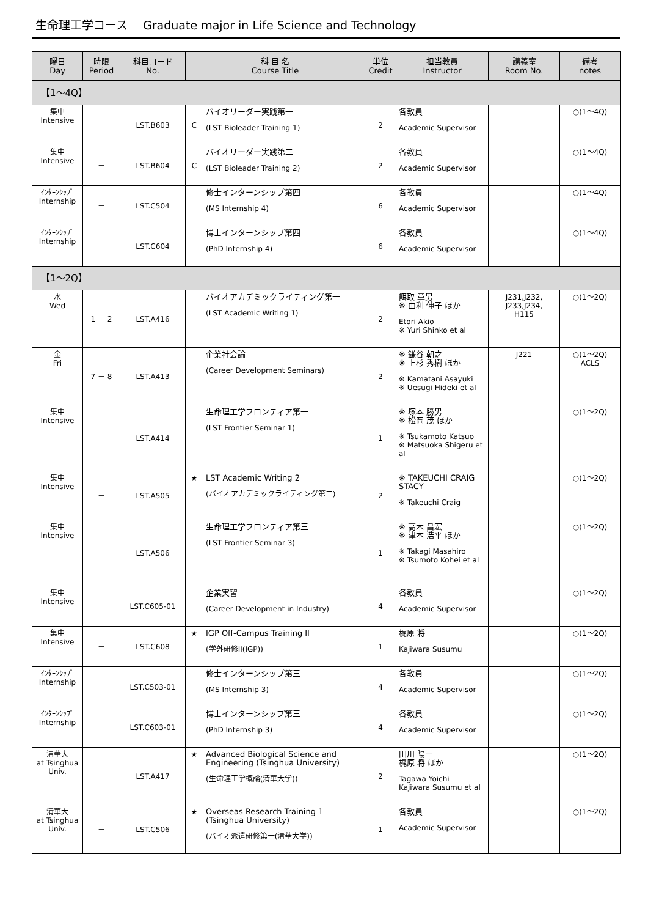生命理工学コース　 Graduate major in Life Science and Technology
| 曜日 Day | 時限 Period | 科目コード No. | 科 目 名 Course Title | | 単位 Credit | 担当教員 Instructor | 講義室 Room No. | 備考 notes |
| --- | --- | --- | --- | --- | --- | --- | --- | --- |
| 【1～4Q】 | | | | | | | | |
| 集中 Intensive | － | LST.B603 | C | バイオリーダー実践第一 (LST Bioleader Training 1) | 2 | 各教員 Academic Supervisor | | ○(1～4Q) |
| 集中 Intensive | － | LST.B604 | C | バイオリーダー実践第二 (LST Bioleader Training 2) | 2 | 各教員 Academic Supervisor | | ○(1～4Q) |
| ｲﾝﾀｰﾝｼｯﾌﾟ Internship | － | LST.C504 | | 修士インターンシップ第四 (MS Internship 4) | 6 | 各教員 Academic Supervisor | | ○(1～4Q) |
| ｲﾝﾀｰﾝｼｯﾌﾟ Internship | － | LST.C604 | | 博士インターンシップ第四 (PhD Internship 4) | 6 | 各教員 Academic Supervisor | | ○(1～4Q) |
| 【1～2Q】 | | | | | | | | |
| 水 Wed | 1 － 2 | LST.A416 | | バイオアカデミックライティング第一 (LST Academic Writing 1) | 2 | 餌取 章男 ※ 由利 伸子 ほか Etori Akio ※ Yuri Shinko et al | J231,J232, J233,J234, H115 | ○(1～2Q) |
| 金 Fri | 7 － 8 | LST.A413 | | 企業社会論 (Career Development Seminars) | 2 | ※ 鎌谷 朝之 ※ 上杉 秀樹 ほか ※ Kamatani Asayuki ※ Uesugi Hideki et al | J221 | ○(1～2Q) ACLS |
| 集中 Intensive | － | LST.A414 | | 生命理工学フロンティア第一 (LST Frontier Seminar 1) | 1 | ※ 塚本 勝男 ※ 松岡 茂 ほか ※ Tsukamoto Katsuo ※ Matsuoka Shigeru et al | | ○(1～2Q) |
| 集中 Intensive | － | LST.A505 | ★ | LST Academic Writing 2 (バイオアカデミックライティング第二) | 2 | ※ TAKEUCHI CRAIG STACY ※ Takeuchi Craig | | ○(1～2Q) |
| 集中 Intensive | － | LST.A506 | | 生命理工学フロンティア第三 (LST Frontier Seminar 3) | 1 | ※ 高木 昌宏 ※ 津本 浩平 ほか ※ Takagi Masahiro ※ Tsumoto Kohei et al | | ○(1～2Q) |
| 集中 Intensive | － | LST.C605-01 | | 企業実習 (Career Development in Industry) | 4 | 各教員 Academic Supervisor | | ○(1～2Q) |
| 集中 Intensive | － | LST.C608 | ★ | IGP Off-Campus Training II (学外研修II(IGP)) | 1 | 梶原 将 Kajiwara Susumu | | ○(1～2Q) |
| ｲﾝﾀｰﾝｼｯﾌﾟ Internship | － | LST.C503-01 | | 修士インターンシップ第三 (MS Internship 3) | 4 | 各教員 Academic Supervisor | | ○(1～2Q) |
| ｲﾝﾀｰﾝｼｯﾌﾟ Internship | － | LST.C603-01 | | 博士インターンシップ第三 (PhD Internship 3) | 4 | 各教員 Academic Supervisor | | ○(1～2Q) |
| 清華大 at Tsinghua Univ. | － | LST.A417 | ★ | Advanced Biological Science and Engineering (Tsinghua University) (生命理工学概論(清華大学)) | 2 | 田川 陽一 梶原 将 ほか Tagawa Yoichi Kajiwara Susumu et al | | ○(1～2Q) |
| 清華大 at Tsinghua Univ. | － | LST.C506 | ★ | Overseas Research Training 1 (Tsinghua University) (バイオ派遣研修第一(清華大学)) | 1 | 各教員 Academic Supervisor | | ○(1～2Q) |